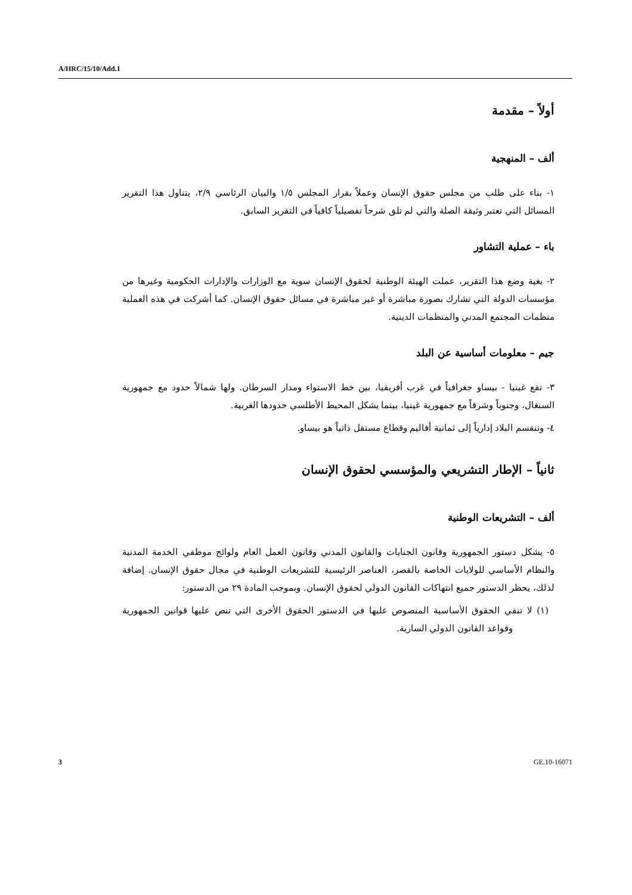A/HRC/15/10/Add.1
أولاً – مقدمة
ألف – المنهجية
١- بناء على طلب من مجلس حقوق الإنسان وعملاً بقرار المجلس ١/٥ والبيان الرئاسي ٢/٩، يتناول هذا التقرير المسائل التي تعتبر وثيقة الصلة والتي لم تلق شرحاً تفصيلياً كافياً في التقرير السابق.
باء – عملية التشاور
٢- بغية وضع هذا التقرير، عملت الهيئة الوطنية لحقوق الإنسان سوية مع الوزارات والإدارات الحكومية وغيرها من مؤسسات الدولة التي تشارك بصورة مباشرة أو غير مباشرة في مسائل حقوق الإنسان. كما أشركت في هذه العملية منظمات المجتمع المدني والمنظمات الدينية.
جيم – معلومات أساسية عن البلد
٣- تقع غينيا - بيساو جغرافياً في غرب أفريقيا، بين خط الاستواء ومدار السرطان. ولها شمالاً حدود مع جمهورية السنغال، وجنوباً وشرقاً مع جمهورية غينيا، بينما يشكل المحيط الأطلسي حدودها الغربية.
٤- وتنقسم البلاد إدارياً إلى ثمانية أقاليم وقطاع مستقل ذاتياً هو بيساو.
ثانياً – الإطار التشريعي والمؤسسي لحقوق الإنسان
ألف – التشريعات الوطنية
٥- يشكل دستور الجمهورية وقانون الجنايات والقانون المدني وقانون العمل العام ولوائح موظفي الخدمة المدنية والنظام الأساسي للولايات الخاصة بالقصر، العناصر الرئيسية للتشريعات الوطنية في مجال حقوق الإنسان. إضافة لذلك، يحظر الدستور جميع انتهاكات القانون الدولي لحقوق الإنسان. وبموجب المادة ٢٩ من الدستور:
(١) لا تنفي الحقوق الأساسية المنصوص عليها في الدستور الحقوق الأخرى التي تنص عليها قوانين الجمهورية وقواعد القانون الدولي السارية.
3 GE.10-16071